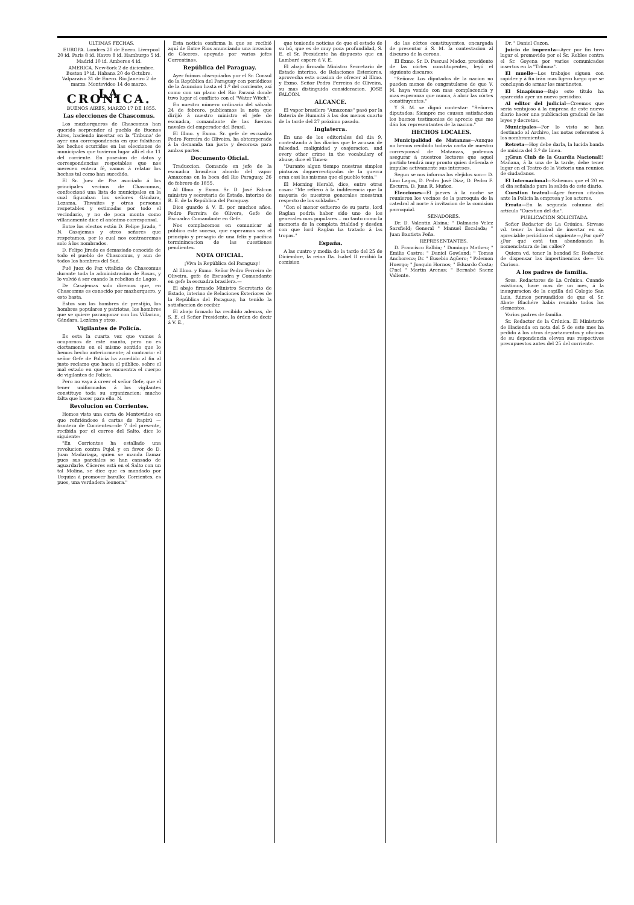ULTIMAS FECHAS.
EUROPA. Londres 20 de Enero. Liverpool 20 id. Paris 8 id. Havre 8 id. Hamburgo 5 id. Madrid 10 id. Amberes 4 id.
AMERICA. New-York 2 de diciembre. Boston 1º id. Habana 20 de Octubre. Valparaiso 31 de Enero. Rio Janeiro 2 de marzo. Montevideo 14 de marzo.
LA CRONICA.
BUENOS AIRES, MARZO 17 DE 1855.
Las elecciones de Chascomus.
Los mazhorqueros de Chascomus han querido sorprender al pueblo de Buenos Aires, haciendo insertar en la 'Tribuna' de ayer una correspondencia en que falsifican los hechos ocurridos en las elecciones de municipales que tuvieron lugar allí el dia 11 del corriente. En posesion de datos y correspondencias respetables que nos merecen entera fé, vamos á relatar los hechos tal como han sucedido.
El Sr. Juez de Paz asociado á los principales vecinos de Chascomus, confeccionó una lista de municipales en la cual figuraban los señores Gándara, Lezama, Thwaites y otras personas respetables y estimadas por todo el vecindario, y no de poca monta como villanamente dice el anónimo corresponsal.
Entre los electos están D. Felipe Jirado, " N. Casajemas y otros señores que respetamos, por lo cual nos contraeremos solo á los nombrados.
D. Felipe Jirado es demasiado conocido de todo el pueblo de Chascomus, y aun de todos los hombres del Sud.
Fué Juez de Paz vitalicio de Chascomus durante toda la administracion de Rosas, y lo volvió á ser cuando la rebelion de Lagos.
De Casajemas solo diremos que, en Chascomus es conocido por mazhorquero, y esto basta.
Estos son los hombres de prestijio, los hombres populares y patriotas, los hombres que se quiere parangonar con los Villarino, Gándara, Lezáma y otros.
Vigilantes de Policía.
Es esta la cuarta vez que vamos á ocuparnos de este asunto, pero no es ciertamente en el mismo sentido que lo hemos hecho anteriormente; al contrario: el señor Gefe de Policía ha accedido al fin al justo reclamo que hacia el público, sobre el mal estado en que se encuentra el cuerpo de vigilantes de Policía.
Pero no vaya á creer el señor Gefe, que el tener uniformados á los vigilantes constituye toda su organizacion; mucho falta que hacer para ello. N.
Revolucion en Corrientes.
Hemos visto una carta de Montevideo en que refiriéndose á cartas de Itapirú —frontera de Corrientes—de 7 del presente, recibida por el correo del Salto, dice lo siguiente:
"En Corrientes ha estallado una revolucion contra Pujol y en favor de D. Juan Madariaga, quien se manda llamar pues sus parciales se han cansado de aguardarle. Cáceres está en el Salto con un tal Molina, se dice que es mandado por Urquiza á promover barullo: Corrientes, es pues, una verdadera leonera."
Esta noticia confirma la que se recibió aquí de Entre Rios anunciando una invasion de Cáceres, apoyado por varios jefes Correntinos.
República del Paraguay.
Ayer fuimos obsequiados por el Sr. Consul de la República del Paraguay con periódicos de la Asuncion hasta el 1.º del corriente, así como con un plano del Rio Paraná donde tuvo lugar el conflicto con el "Water Witch".
En nuestro número ordinario del sábado 24 de febrero, publicamos la nota que dirijió á nuestro ministro el jefe de escuadra, comandante de las fuerzas navales del emperador del Brasil.
El Illmo. y Exmo. Sr. gefe de escuadra Pedro Ferreira de Oliveira, ha obtemperado á la demanda tan justa y decorosa para ambas partes.
Documento Oficial.
Traduccion. Comando en jefe de la escuadra brasilera abordo del vapor Amazonas en la boca del Rio Paraguay, 26 de febrero de 1855.
Al Illmo. y Exmo. Sr. D. José Falcon ministro y secretario de Estado, interino de R. E. de la República del Paraguay.
Dios guarde á V. E. por muchos años. Pedro Ferreira de Olivera, Gefe de Escuadra Comandante en Gefe.
Nos complacemos en comunicar al público este suceso, que esperamos sea el principio y presagio de una feliz y pacífica terminincacion de las cuestiones pendientes.
NOTA OFICIAL.
¡Viva la República del Paraguay!
Al Illmo. y Exmo. Señor Pedro Ferreira de Oliveira, gefe de Escuadra y Comandante en gefe la escuadra brasilera.—
El abajo firmado Ministro Secretario de Estado, interino de Relaciones Esteriores de la República del Paraguay, ha tenido la satisfaccion de recibir.
El abajo firmado ha recibido ademas, de S. E. el Señor Presidente, la órden de decir á V. E.,
que teniendo noticias de que el estado de su bú, que es de muy poca profundidad, S. E. el Sr. Presidente ha dispuesto que en Lambaré espere á V. E.
El abajo firmado Ministro Secretario de Estado interino, de Relaciones Esteriores, aprovecha esta ocasion de ofrecer al Illmo. y Exmo. Señor Pedro Ferreira de Oliveira, su mas distinguida consideracion. JOSE FALCON.
ALCANCE.
El vapor brasilero "Amazonas" pasó por la Bateria de Humaitá á las dos menos cuarto de la tarde del 27 próximo pasado.
Inglaterra.
En uno de los editoriales del dia 9, contestando á los diarios que le acusan de falsedad, malignidad y exajeracion, and every other crime in the vocabulary of abuse, dice el Times:
"Durante algun tiempo nuestras simples pinturas daguerreotipadas de la guerra eran casi las mismas que el pueblo tenia."
El Morning Herald, dice, entre otras cosas: "Me refiero á la indiferencia que la mayoria de nuestros generales muestran respecto de los soldados."
"Con el menor esfuerzo de su parte, lord Raglan podria haber sido uno de los generales mas populares... no tanto como la memoria de la completa frialdad y desden con que lord Raglan ha tratado á las tropas."
España.
A las cuatro y media de la tarde del 25 de Diciembre, la reina Da. Isabel II recibió la comision
de las córtes constituyentes, encargada de presentar á S. M. la contestacion al discurso de la corona.
El Exmo. Sr. D. Pascual Madoz, presidente de las córtes constituyentes, leyó el siguiente discurso:
"Señora: Los diputados de la nacion no pueden menos de congratularse de que V. M. haya venido con mas complacencia y mas esperanza que nunca, á abrir las córtes constituyentes."
Y S. M. se dignó contestar: "Señores diputados: Siempre me causan satisfaccion los buenos testimonios de aprecio que me dán los representantes de la nacion."
HECHOS LOCALES.
Municipalidad de Matanzas—Aunque no hemos recibido todavia carta de nuestro corresponsal de Matanzas, podemos asegurar á nuestros lectores que aquel partido tendrá muy pronto quien defienda é impulse activamente sus intereses.
Segun se nos informa los elejidos son— D. Lino Lagos, D. Pedro José Diaz, D. Pedro F. Escurra, D. Juan R. Muñoz.
Elecciones—El jueves á la noche se reunieron los vecinos de la parroquia de la catedral al norte á invitacion de la comision parroquial.
SENADORES.
Dr. D. Valentin Alsina; " Dalmacio Velez Sarsfield; General " Manuel Escalada; " Juan Bautista Peña.
REPRESENTANTES.
D. Francisco Balbin; " Domingo Matheu; " Emilio Castro; " Daniel Gowland; " Tomas Anchorena; Dr. " Eusebio Agüero; " Palemon Huergo; " Joaquin Hornos; " Eduardo Costa; C'nel " Martin Arenas; " Bernabé Saenz Valiente.
Dr. " Daniel Cazon.
Juicio de imprenta—Ayer por fin tuvo lugar el promovido por el Sr. Robles contra el Sr. Goyena por varios comunicados insertos en la "Tribuna".
El muelle—Los trabajos siguen con rapidez y á fin irán mas ligero luego que se concluyan de armar los martinetes.
El Sinapismo—Bajo este título ha aparecido ayer un nuevo periódico.
Al editor del judicial—Creemos que seria ventajoso á la empresa de este nuevo diario hacer una publicacion gradual de las leyes y decretos.
Municipales—Por lo visto se han destinado al Archivo, las notas referentes á los nombramientos.
Retreta—Hoy debe darla, la lucida banda de música del 3.º de linea.
¡¡Gran Club de la Guardia Nacional!! Mañana, á la una de la tarde, debe tener lugar en el Teatro de la Victoria una reunion de ciudadanos.
El Internacional—Sabemos que el 20 es el dia señalado para la salida de este diario.
Cuestion teatral—Ayer fueron citados ante la Policía la empresa y los actores.
Errata—En la segunda columna del artículo "Cuestion del dia".
PUBLICACION SOLICITADA.
Señor Redactor de La Crónica. Sírvase vd. tener la bondad de insertar en su apreciable periódico el siguiente—¿Por qué? ¿Por qué está tan abandonada la nomenclatura de las calles?
Quiera vd. tener la bondad Sr. Redactor, de dispensar las impertinencias de— Un Curioso.
A los padres de familia.
Sres. Redactores de La Crónica. Cuando asistimos, hace mas de un mes, á la inauguracion de la capilla del Colegio San Luis, fuimos persuadidos de que el Sr. Abate Blachére habia reunido todos los elementos.
Varios padres de familia.
Sr. Redactor de la Crónica. El Ministerio de Hacienda en nota del 5 de este mes ha pedido á los otros departamentos y oficinas de su dependencia eleven sus respectivos presupuestos antes del 25 del corriente.